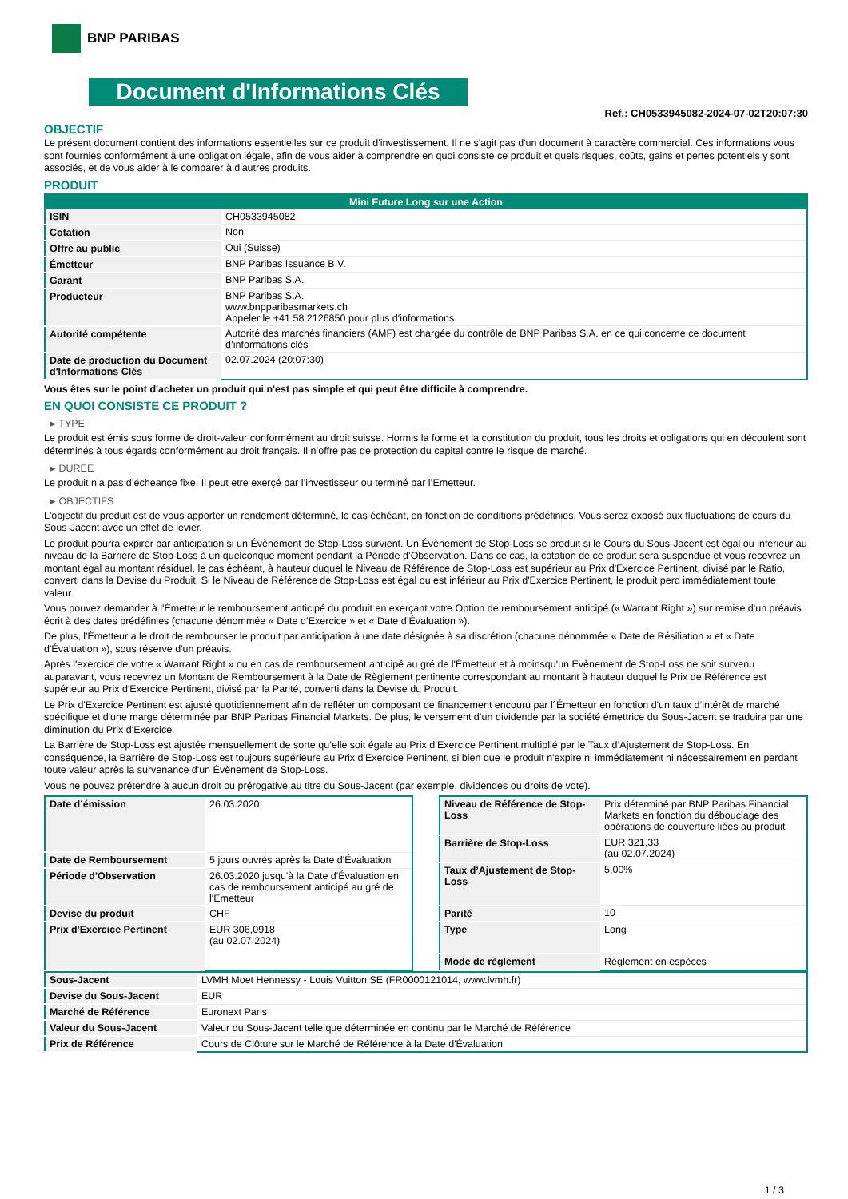BNP PARIBAS
Document d'Informations Clés
Ref.: CH0533945082-2024-07-02T20:07:30
OBJECTIF
Le présent document contient des informations essentielles sur ce produit d'investissement. Il ne s'agit pas d'un document à caractère commercial. Ces informations vous sont fournies conformément à une obligation légale, afin de vous aider à comprendre en quoi consiste ce produit et quels risques, coûts, gains et pertes potentiels y sont associés, et de vous aider à le comparer à d'autres produits.
PRODUIT
| Mini Future Long sur une Action | |
| --- | --- |
| ISIN | CH0533945082 |
| Cotation | Non |
| Offre au public | Oui (Suisse) |
| Émetteur | BNP Paribas Issuance B.V. |
| Garant | BNP Paribas S.A. |
| Producteur | BNP Paribas S.A. www.bnpparibasmarkets.ch Appeler le +41 58 2126850 pour plus d'informations |
| Autorité compétente | Autorité des marchés financiers (AMF) est chargée du contrôle de BNP Paribas S.A. en ce qui concerne ce document d’informations clés |
| Date de production du Document d'Informations Clés | 02.07.2024 (20:07:30) |
Vous êtes sur le point d'acheter un produit qui n'est pas simple et qui peut être difficile à comprendre.
EN QUOI CONSISTE CE PRODUIT ?
▸ TYPE
Le produit est émis sous forme de droit-valeur conformément au droit suisse. Hormis la forme et la constitution du produit, tous les droits et obligations qui en découlent sont déterminés à tous égards conformément au droit français. Il n’offre pas de protection du capital contre le risque de marché.
▸ DUREE
Le produit n’a pas d’écheance fixe. Il peut etre exerçé par l’investisseur ou terminé par l’Emetteur.
▸ OBJECTIFS
L'objectif du produit est de vous apporter un rendement déterminé, le cas échéant, en fonction de conditions prédéfinies. Vous serez exposé aux fluctuations de cours du Sous-Jacent avec un effet de levier.
Le produit pourra expirer par anticipation si un Évènement de Stop-Loss survient. Un Évènement de Stop-Loss se produit si le Cours du Sous-Jacent est égal ou inférieur au niveau de la Barrière de Stop-Loss à un quelconque moment pendant la Période d’Observation. Dans ce cas, la cotation de ce produit sera suspendue et vous recevrez un montant égal au montant résiduel, le cas échéant, à hauteur duquel le Niveau de Référence de Stop-Loss est supérieur au Prix d'Exercice Pertinent, divisé par le Ratio, converti dans la Devise du Produit. Si le Niveau de Référence de Stop-Loss est égal ou est inférieur au Prix d'Exercice Pertinent, le produit perd immédiatement toute valeur.
Vous pouvez demander à l'Émetteur le remboursement anticipé du produit en exerçant votre Option de remboursement anticipé (« Warrant Right ») sur remise d'un préavis écrit à des dates prédéfinies (chacune dénommée « Date d’Exercice » et « Date d’Évaluation »).
De plus, l'Émetteur a le droit de rembourser le produit par anticipation à une date désignée à sa discrétion (chacune dénommée « Date de Résiliation » et « Date d'Évaluation »), sous réserve d'un préavis.
Après l'exercice de votre « Warrant Right » ou en cas de remboursement anticipé au gré de l'Émetteur et à moinsqu'un Évènement de Stop-Loss ne soit survenu auparavant, vous recevrez un Montant de Remboursement à la Date de Règlement pertinente correspondant au montant à hauteur duquel le Prix de Référence est supérieur au Prix d'Exercice Pertinent, divisé par la Parité, converti dans la Devise du Produit.
Le Prix d'Exercice Pertinent est ajusté quotidiennement afin de refléter un composant de financement encouru par l´Émetteur en fonction d'un taux d’intérêt de marché spécifique et d'une marge déterminée par BNP Paribas Financial Markets. De plus, le versement d’un dividende par la société émettrice du Sous-Jacent se traduira par une diminution du Prix d'Exercice.
La Barrière de Stop-Loss est ajustée mensuellement de sorte qu’elle soit égale au Prix d’Exercice Pertinent multiplié par le Taux d’Ajustement de Stop-Loss. En conséquence, la Barrière de Stop-Loss est toujours supérieure au Prix d'Exercice Pertinent, si bien que le produit n'expire ni immédiatement ni nécessairement en perdant toute valeur après la survenance d'un Évènement de Stop-Loss.
Vous ne pouvez prétendre à aucun droit ou prérogative au titre du Sous-Jacent (par exemple, dividendes ou droits de vote).
| Date d’émission | 26.03.2020 |
| Date de Remboursement | 5 jours ouvrés après la Date d'Évaluation |
| Période d'Observation | 26.03.2020 jusqu'à la Date d'Évaluation en cas de remboursement anticipé au gré de l'Emetteur |
| Devise du produit | CHF |
| Prix d'Exercice Pertinent | EUR 306,0918 (au 02.07.2024) |
| Niveau de Référence de Stop-Loss | Prix déterminé par BNP Paribas Financial Markets en fonction du débouclage des opérations de couverture liées au produit |
| Barrière de Stop-Loss | EUR 321,33 (au 02.07.2024) |
| Taux d’Ajustement de Stop-Loss | 5,00% |
| Parité | 10 |
| Type | Long |
| Mode de règlement | Règlement en espèces |
| Sous-Jacent | LVMH Moet Hennessy - Louis Vuitton SE (FR0000121014, www.lvmh.fr) |
| Devise du Sous-Jacent | EUR |
| Marché de Référence | Euronext Paris |
| Valeur du Sous-Jacent | Valeur du Sous-Jacent telle que déterminée en continu par le Marché de Référence |
| Prix de Référence | Cours de Clôture sur le Marché de Référence à la Date d'Évaluation |
1 / 3